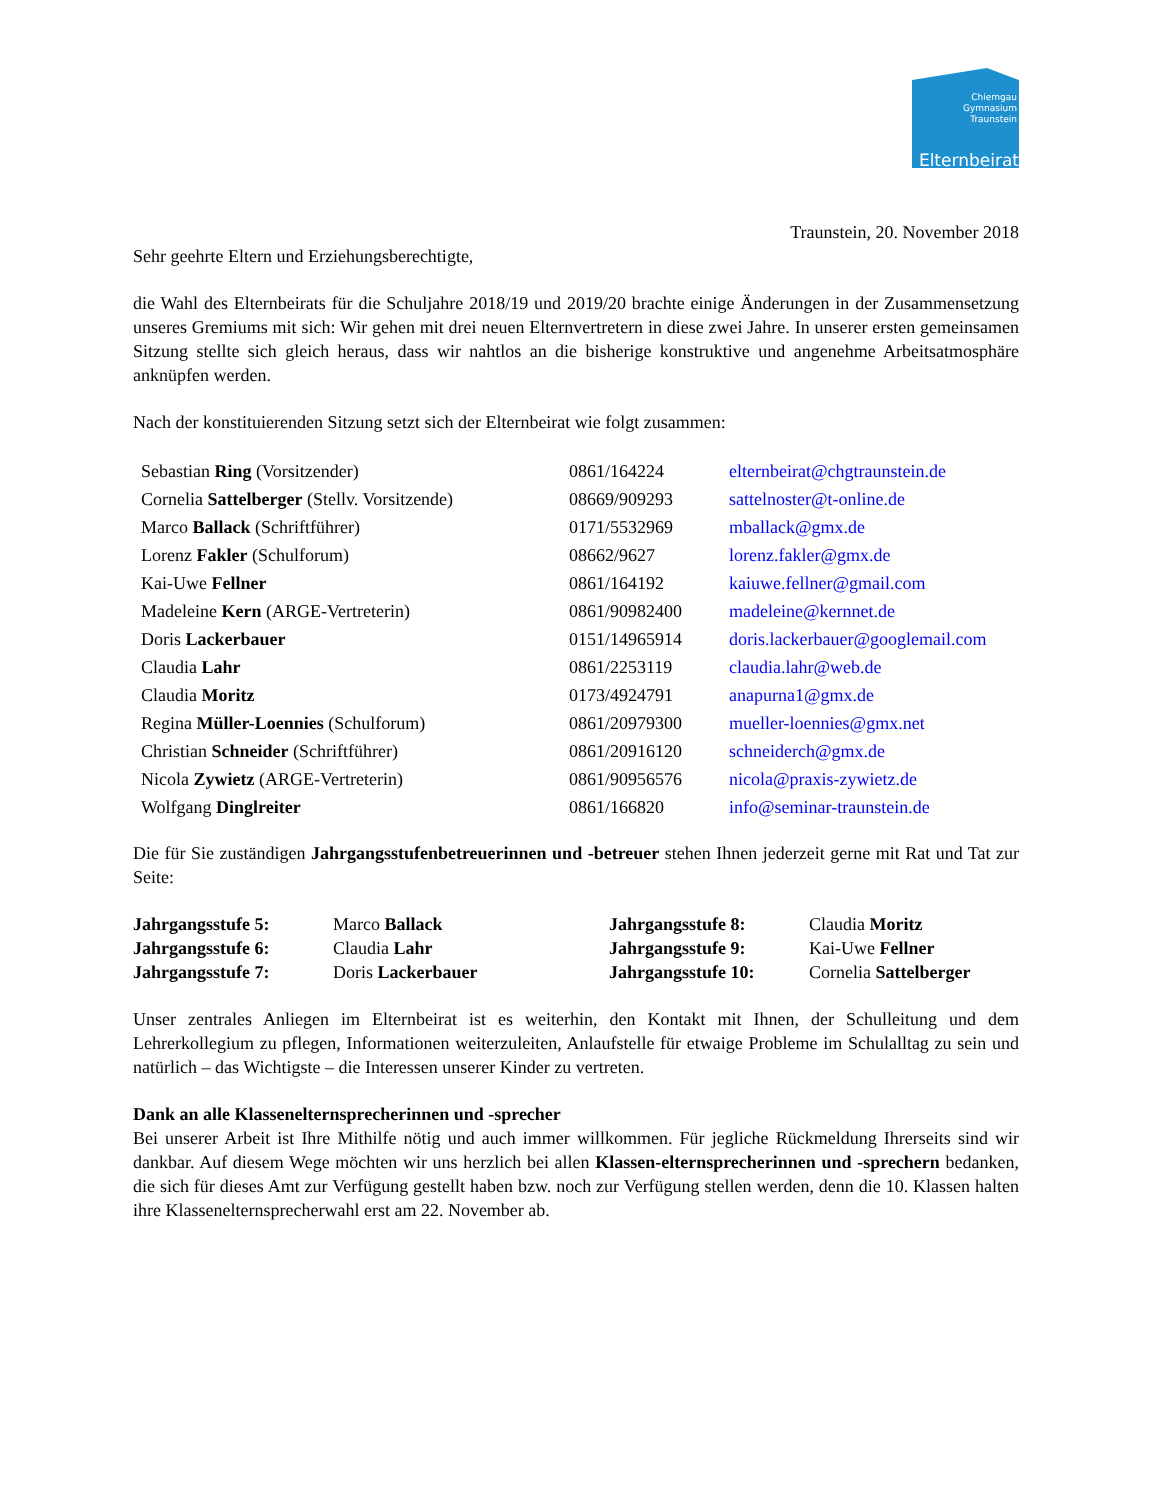Chiemgau
Gymnasium
Traunstein
Elternbeirat
Traunstein, 20. November 2018
Sehr geehrte Eltern und Erziehungsberechtigte,
die Wahl des Elternbeirats für die Schuljahre 2018/19 und 2019/20 brachte einige Änderungen in der Zusammensetzung unseres Gremiums mit sich: Wir gehen mit drei neuen Elternvertretern in diese zwei Jahre. In unserer ersten gemeinsamen Sitzung stellte sich gleich heraus, dass wir nahtlos an die bisherige konstruktive und angenehme Arbeitsatmosphäre anknüpfen werden.
Nach der konstituierenden Sitzung setzt sich der Elternbeirat wie folgt zusammen:
| Sebastian Ring (Vorsitzender) | 0861/164224 | elternbeirat@chgtraunstein.de |
| Cornelia Sattelberger (Stellv. Vorsitzende) | 08669/909293 | sattelnoster@t-online.de |
| Marco Ballack (Schriftführer) | 0171/5532969 | mballack@gmx.de |
| Lorenz Fakler (Schulforum) | 08662/9627 | lorenz.fakler@gmx.de |
| Kai-Uwe Fellner | 0861/164192 | kaiuwe.fellner@gmail.com |
| Madeleine Kern (ARGE-Vertreterin) | 0861/90982400 | madeleine@kernnet.de |
| Doris Lackerbauer | 0151/14965914 | doris.lackerbauer@googlemail.com |
| Claudia Lahr | 0861/2253119 | claudia.lahr@web.de |
| Claudia Moritz | 0173/4924791 | anapurna1@gmx.de |
| Regina Müller-Loennies (Schulforum) | 0861/20979300 | mueller-loennies@gmx.net |
| Christian Schneider (Schriftführer) | 0861/20916120 | schneiderch@gmx.de |
| Nicola Zywietz (ARGE-Vertreterin) | 0861/90956576 | nicola@praxis-zywietz.de |
| Wolfgang Dinglreiter | 0861/166820 | info@seminar-traunstein.de |
Die für Sie zuständigen Jahrgangsstufenbetreuerinnen und -betreuer stehen Ihnen jederzeit gerne mit Rat und Tat zur Seite:
| Jahrgangsstufe 5: | Marco Ballack | Jahrgangsstufe 8: | Claudia Moritz |
| Jahrgangsstufe 6: | Claudia Lahr | Jahrgangsstufe 9: | Kai-Uwe Fellner |
| Jahrgangsstufe 7: | Doris Lackerbauer | Jahrgangsstufe 10: | Cornelia Sattelberger |
Unser zentrales Anliegen im Elternbeirat ist es weiterhin, den Kontakt mit Ihnen, der Schulleitung und dem Lehrerkollegium zu pflegen, Informationen weiterzuleiten, Anlaufstelle für etwaige Probleme im Schulalltag zu sein und natürlich – das Wichtigste – die Interessen unserer Kinder zu vertreten.
Dank an alle Klassenelternsprecherinnen und -sprecher
Bei unserer Arbeit ist Ihre Mithilfe nötig und auch immer willkommen. Für jegliche Rückmeldung Ihrerseits sind wir dankbar. Auf diesem Wege möchten wir uns herzlich bei allen Klassen-elternsprecherinnen und -sprechern bedanken, die sich für dieses Amt zur Verfügung gestellt haben bzw. noch zur Verfügung stellen werden, denn die 10. Klassen halten ihre Klassenelternsprecherwahl erst am 22. November ab.